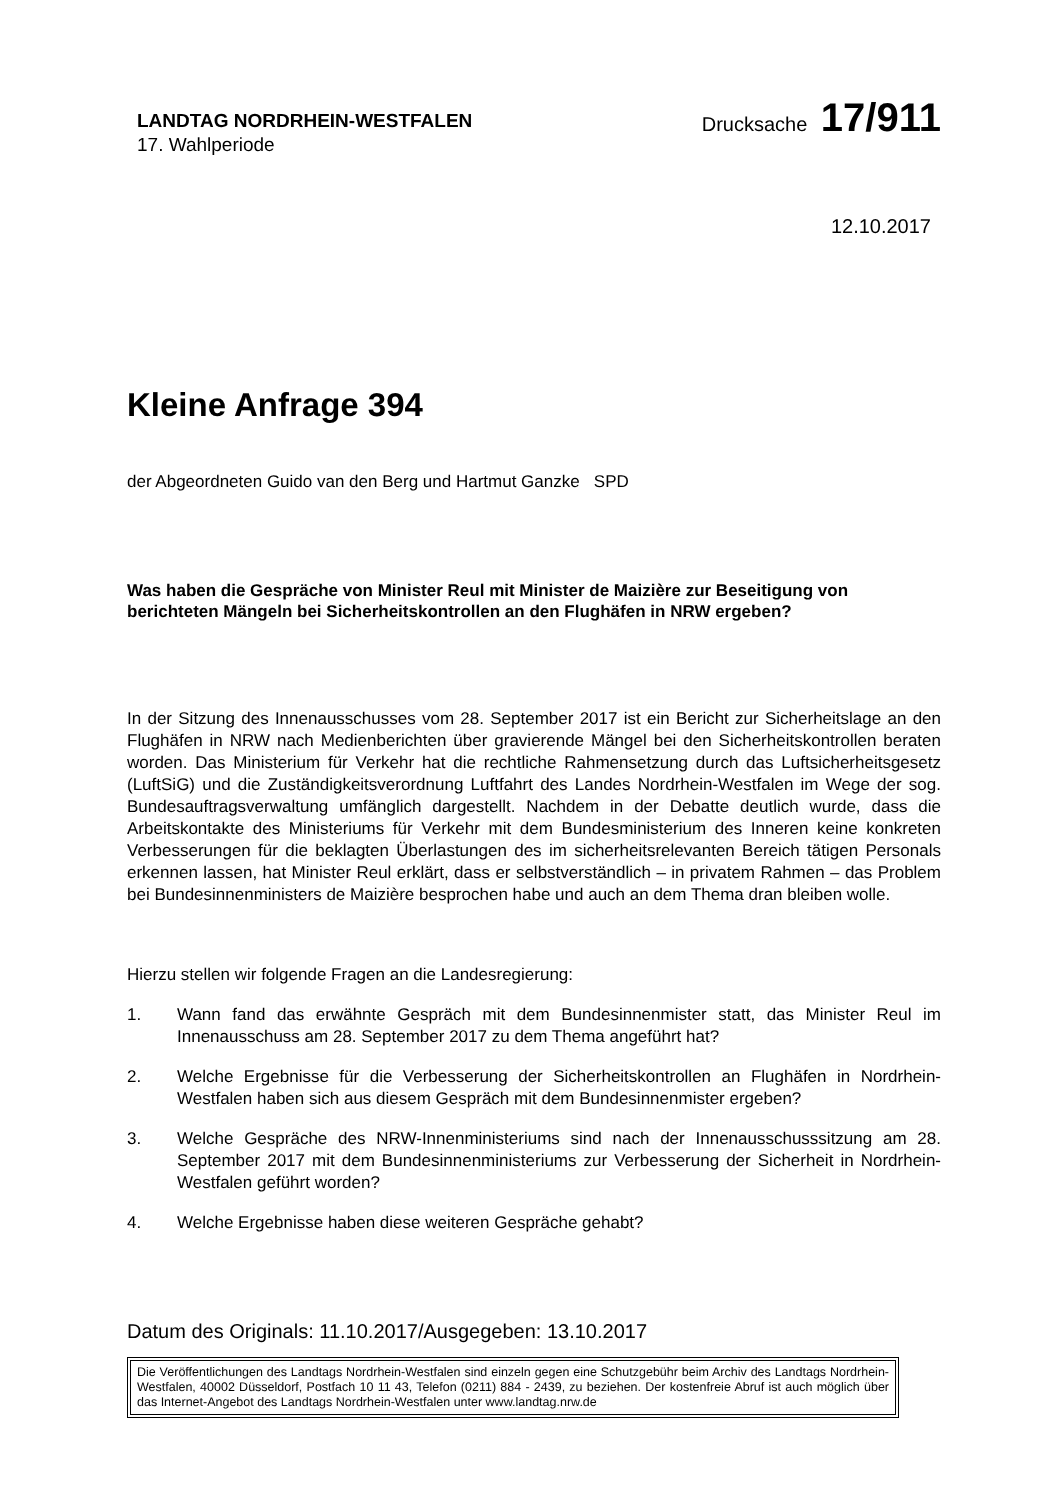LANDTAG NORDRHEIN-WESTFALEN
17. Wahlperiode
Drucksache 17/911
12.10.2017
Kleine Anfrage 394
der Abgeordneten Guido van den Berg und Hartmut Ganzke SPD
Was haben die Gespräche von Minister Reul mit Minister de Maizière zur Beseitigung von berichteten Mängeln bei Sicherheitskontrollen an den Flughäfen in NRW ergeben?
In der Sitzung des Innenausschusses vom 28. September 2017 ist ein Bericht zur Sicherheitslage an den Flughäfen in NRW nach Medienberichten über gravierende Mängel bei den Sicherheitskontrollen beraten worden. Das Ministerium für Verkehr hat die rechtliche Rahmensetzung durch das Luftsicherheitsgesetz (LuftSiG) und die Zuständigkeitsverordnung Luftfahrt des Landes Nordrhein-Westfalen im Wege der sog. Bundesauftragsverwaltung umfänglich dargestellt. Nachdem in der Debatte deutlich wurde, dass die Arbeitskontakte des Ministeriums für Verkehr mit dem Bundesministerium des Inneren keine konkreten Verbesserungen für die beklagten Überlastungen des im sicherheitsrelevanten Bereich tätigen Personals erkennen lassen, hat Minister Reul erklärt, dass er selbstverständlich – in privatem Rahmen – das Problem bei Bundesinnenministers de Maizière besprochen habe und auch an dem Thema dran bleiben wolle.
Hierzu stellen wir folgende Fragen an die Landesregierung:
1. Wann fand das erwähnte Gespräch mit dem Bundesinnenmister statt, das Minister Reul im Innenausschuss am 28. September 2017 zu dem Thema angeführt hat?
2. Welche Ergebnisse für die Verbesserung der Sicherheitskontrollen an Flughäfen in Nordrhein-Westfalen haben sich aus diesem Gespräch mit dem Bundesinnenmister ergeben?
3. Welche Gespräche des NRW-Innenministeriums sind nach der Innenausschusssitzung am 28. September 2017 mit dem Bundesinnenministeriums zur Verbesserung der Sicherheit in Nordrhein-Westfalen geführt worden?
4. Welche Ergebnisse haben diese weiteren Gespräche gehabt?
Datum des Originals: 11.10.2017/Ausgegeben: 13.10.2017
Die Veröffentlichungen des Landtags Nordrhein-Westfalen sind einzeln gegen eine Schutzgebühr beim Archiv des Landtags Nordrhein-Westfalen, 40002 Düsseldorf, Postfach 10 11 43, Telefon (0211) 884 - 2439, zu beziehen. Der kostenfreie Abruf ist auch möglich über das Internet-Angebot des Landtags Nordrhein-Westfalen unter www.landtag.nrw.de